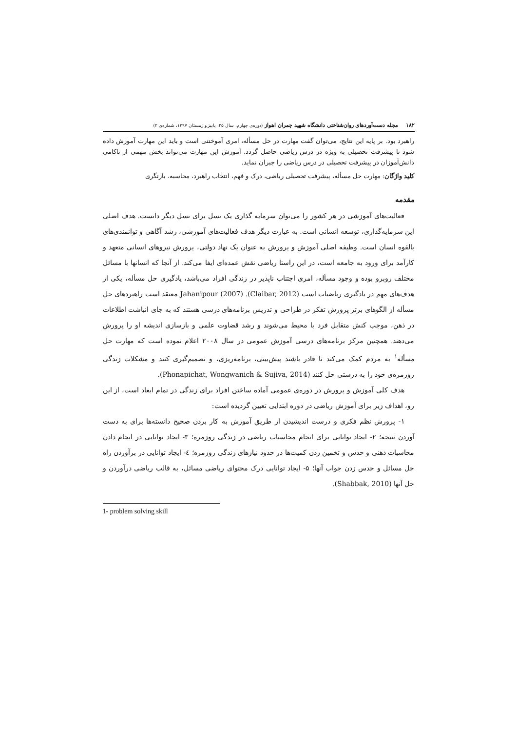۱۸۲ مجله دست‌آوردهای روان‌شناختی دانشگاه شهید چمران اهواز (دوره‌ی چهارم، سال ۲۵، پاییز و زمستان ۱۳۹۷، شماره‌ی ۲)
راهبرد بود. بر پایه این نتایج، می‌توان گفت مهارت در حل مسأله، امری آموختنی است و باید این مهارت آموزش داده شود تا پیشرفت تحصیلی به ویژه در درس ریاضی حاصل گردد. آموزش این مهارت می‌تواند بخش مهمی از ناکامی دانش‌آموزان در پیشرفت تحصیلی در درس ریاضی را جبران نماید.
کلید واژگان: مهارت حل مسأله، پیشرفت تحصیلی ریاضی، درک و فهم، انتخاب راهبرد، محاسبه، بازنگری
مقدمه
فعالیت‌های آموزشی در هر کشور را می‌توان سرمایه گذاری یک نسل برای نسل دیگر دانست. هدف اصلی این سرمایه‌گذاری، توسعه انسانی است. به عبارت دیگر هدف فعالیت‌های آموزشی، رشد آگاهی و توانمندی‌های بالقوه انسان است. وظیفه اصلی آموزش و پرورش به عنوان یک نهاد دولتی، پرورش نیروهای انسانی متعهد و کارآمد برای ورود به جامعه است، در این راستا ریاضی نقش عمده‌ای ایفا می‌کند. از آنجا که انسانها با مسائل مختلف روبرو بوده و وجود مسأله، امری اجتناب ناپذیر در زندگی افراد می‌باشد، یادگیری حل مسأله، یکی از هدف‌های مهم در یادگیری ریاضیات است (Claibar, 2012). Jahanipour (2007) معتقد است راهبردهای حل مسأله از الگوهای برتر پرورش تفکر در طراحی و تدریس برنامه‌های درسی هستند که به جای انباشت اطلاعات در ذهن، موجب کنش متقابل فرد با محیط می‌شوند و رشد قضاوت علمی و بازسازی اندیشه او را پرورش می‌دهند. همچنین مرکز برنامه‌های درسی آموزش عمومی در سال ۲۰۰۸ اعلام نموده است که مهارت حل مسأله<sup>۱</sup> به مردم کمک می‌کند تا قادر باشند پیش‌بینی، برنامه‌ریزی، و تصمیم‌گیری کنند و مشکلات زندگی روزمره‌ی خود را به درستی حل کنند (Phonapichat, Wongwanich & Sujiva, 2014).
هدف کلی آموزش و پرورش در دوره‌ی عمومی آماده ساختن افراد برای زندگی در تمام ابعاد است، از این رو، اهداف زیر برای آموزش ریاضی در دوره ابتدایی تعیین گردیده است:
۱- پرورش نظم فکری و درست اندیشیدن از طریق آموزش به کار بردن صحیح دانسته‌ها برای به دست آوردن نتیجه؛ ۲- ایجاد توانایی برای انجام محاسبات ریاضی در زندگی روزمره؛ ۳- ایجاد توانایی در انجام دادن محاسبات ذهنی و حدس و تخمین زدن کمیت‌ها در حدود نیازهای زندگی روزمره؛ ٤- ایجاد توانایی در برآوردن راه حل مسائل و حدس زدن جواب آنها؛ ۵- ایجاد توانایی درک محتوای ریاضی مسائل، به قالب ریاضی درآوردن و حل آنها (Shabbak, 2010).
1- problem solving skill